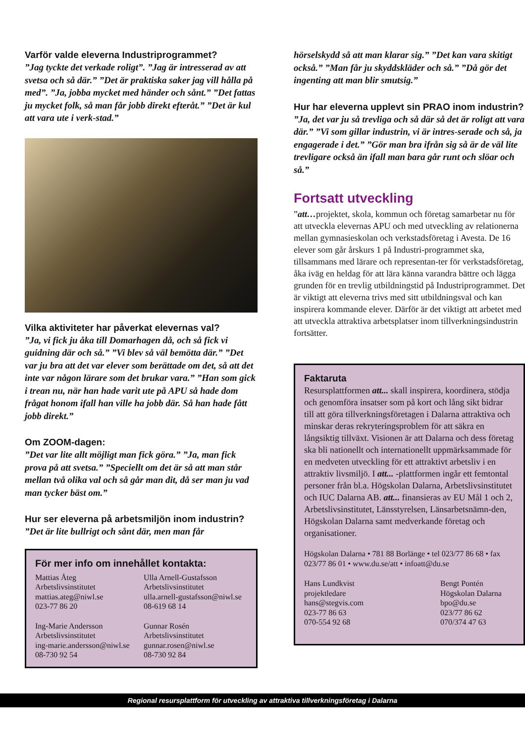Varför valde eleverna Industriprogrammet?
”Jag tyckte det verkade roligt”. ”Jag är intresserad av att svetsa och så där.” ”Det är praktiska saker jag vill hålla på med”. ”Ja, jobba mycket med händer och sånt.” ”Det fattas ju mycket folk, så man får jobb direkt efteråt.” ”Det är kul att vara ute i verk-stad.”
Vilka aktiviteter har påverkat elevernas val?
”Ja, vi fick ju åka till Domarhagen då, och så fick vi guidning där och så.” ”Vi blev så väl bemötta där.” ”Det var ju bra att det var elever som berättade om det, så att det inte var någon lärare som det brukar vara.” ”Han som gick i trean nu, när han hade varit ute på APU så hade dom frågat honom ifall han ville ha jobb där. Så han hade fått jobb direkt.”
Om ZOOM-dagen:
”Det var lite allt möjligt man fick göra.” ”Ja, man fick prova på att svetsa.” ”Speciellt om det är så att man står mellan två olika val och så går man dit, då ser man ju vad man tycker bäst om.”
Hur ser eleverna på arbetsmiljön inom industrin?
”Det är lite bullrigt och sånt där, men man får
För mer info om innehållet kontakta:
Mattias Åteg
Arbetslivsinstitutet
mattias.ateg@niwl.se
023-77 86 20
Ulla Arnell-Gustafsson
Arbetslivsinstitutet
ulla.arnell-gustafsson@niwl.se
08-619 68 14
Ing-Marie Andersson
Arbetslivsinstitutet
ing-marie.andersson@niwl.se
08-730 92 54
Gunnar Rosén
Arbetslivsinstitutet
gunnar.rosen@niwl.se
08-730 92 84
hörselskydd så att man klarar sig.” ”Det kan vara skitigt också.” ”Man får ju skyddskläder och så.” ”Då gör det ingenting att man blir smutsig.”
Hur har eleverna upplevt sin PRAO inom industrin?
”Ja, det var ju så trevliga och så där så det är roligt att vara där.” ”Vi som gillar industrin, vi är intres-serade och så, ja engagerade i det.” ”Gör man bra ifrån sig så är de väl lite trevligare också än ifall man bara går runt och slöar och så.”
Fortsatt utveckling
”att…projektet, skola, kommun och företag samarbetar nu för att utveckla elevernas APU och med utveckling av relationerna mellan gymnasieskolan och verkstadsföretag i Avesta. De 16 elever som går årskurs 1 på Industri-programmet ska, tillsammans med lärare och representan-ter för verkstadsföretag, åka iväg en heldag för att lära känna varandra bättre och lägga grunden för en trevlig utbildningstid på Industriprogrammet. Det är viktigt att eleverna trivs med sitt utbildningsval och kan inspirera kommande elever. Därför är det viktigt att arbetet med att utveckla attraktiva arbetsplatser inom tillverkningsindustrin fortsätter.
Faktaruta
Resursplattformen att... skall inspirera, koordinera, stödja och genomföra insatser som på kort och lång sikt bidrar till att göra tillverkningsföretagen i Dalarna attraktiva och minskar deras rekryteringsproblem för att säkra en långsiktig tillväxt. Visionen är att Dalarna och dess företag ska bli nationellt och internationellt uppmärksammade för en medveten utveckling för ett attraktivt arbetsliv i en attraktiv livsmiljö. I att... -plattformen ingår ett femtontal personer från bl.a. Högskolan Dalarna, Arbetslivsinstitutet och IUC Dalarna AB. att... finansieras av EU Mål 1 och 2, Arbetslivsinstitutet, Länsstyrelsen, Länsarbetsnämn-den, Högskolan Dalarna samt medverkande företag och organisationer.
Högskolan Dalarna • 781 88 Borlänge • tel 023/77 86 68 • fax 023/77 86 01 • www.du.se/att • infoatt@du.se
Hans Lundkvist
projektledare
hans@stegvis.com
023-77 86 63
070-554 92 68
Bengt Pontén
Högskolan Dalarna
bpo@du.se
023/77 86 62
070/374 47 63
Regional resursplattform för utveckling av attraktiva tillverkningsföretag i Dalarna